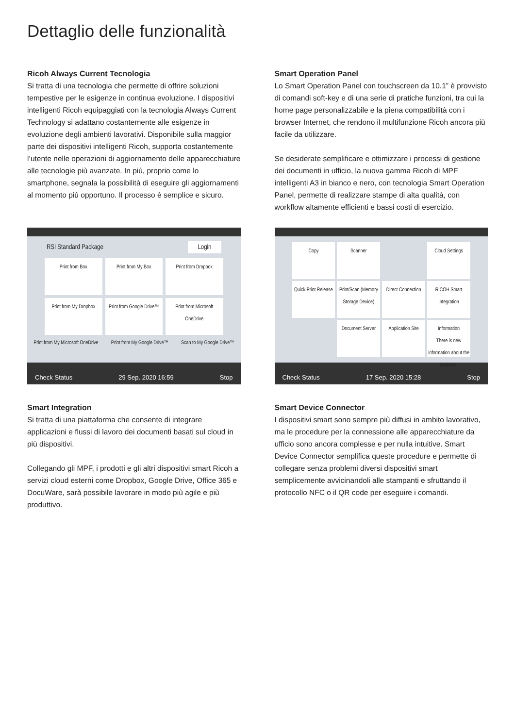Dettaglio delle funzionalità
Ricoh Always Current Tecnologia
Si tratta di una tecnologia che permette di offrire soluzioni tempestive per le esigenze in continua evoluzione. I dispositivi intelligenti Ricoh equipaggiati con la tecnologia Always Current Technology si adattano costantemente alle esigenze in evoluzione degli ambienti lavorativi. Disponibile sulla maggior parte dei dispositivi intelligenti Ricoh, supporta costantemente l’utente nelle operazioni di aggiornamento delle apparecchiature alle tecnologie più avanzate. In più, proprio come lo smartphone, segnala la possibilità di eseguire gli aggiornamenti al momento più opportuno. Il processo è semplice e sicuro.
Smart Operation Panel
Lo Smart Operation Panel con touchscreen da 10.1” è provvisto di comandi soft-key e di una serie di pratiche funzioni, tra cui la home page personalizzabile e la piena compatibilità con i browser Internet, che rendono il multifunzione Ricoh ancora più facile da utilizzare.
Se desiderate semplificare e ottimizzare i processi di gestione dei documenti in ufficio, la nuova gamma Ricoh di MPF intelligenti A3 in bianco e nero, con tecnologia Smart Operation Panel, permette di realizzare stampe di alta qualità, con workflow altamente efficienti e bassi costi di esercizio.
RSI Standard Package Login
Print from Box
Print from My Box
Print from Dropbox
Print from My Dropbox
Print from Google Drive™
Print from Microsoft OneDrive
Print from My Microsoft OneDrive Print from My Google Drive™ Scan to My Google Drive™
Check Status 29 Sep. 2020 16:59 Stop
Copy
Scanner
Cloud Settings
Quick Print Release
Print/Scan (Memory Storage Device)
Direct Connection
RICOH Smart Integration
Document Server
Application Site
Information
There is new information about the software.
Check Status 17 Sep. 2020 15:28 Stop
Smart Integration
Si tratta di una piattaforma che consente di integrare applicazioni e flussi di lavoro dei documenti basati sul cloud in più dispositivi.
Collegando gli MPF, i prodotti e gli altri dispositivi smart Ricoh a servizi cloud esterni come Dropbox, Google Drive, Office 365 e DocuWare, sarà possibile lavorare in modo più agile e più produttivo.
Smart Device Connector
I dispositivi smart sono sempre più diffusi in ambito lavorativo, ma le procedure per la connessione alle apparecchiature da ufficio sono ancora complesse e per nulla intuitive. Smart Device Connector semplifica queste procedure e permette di collegare senza problemi diversi dispositivi smart semplicemente avvicinandoli alle stampanti e sfruttando il protocollo NFC o il QR code per eseguire i comandi.